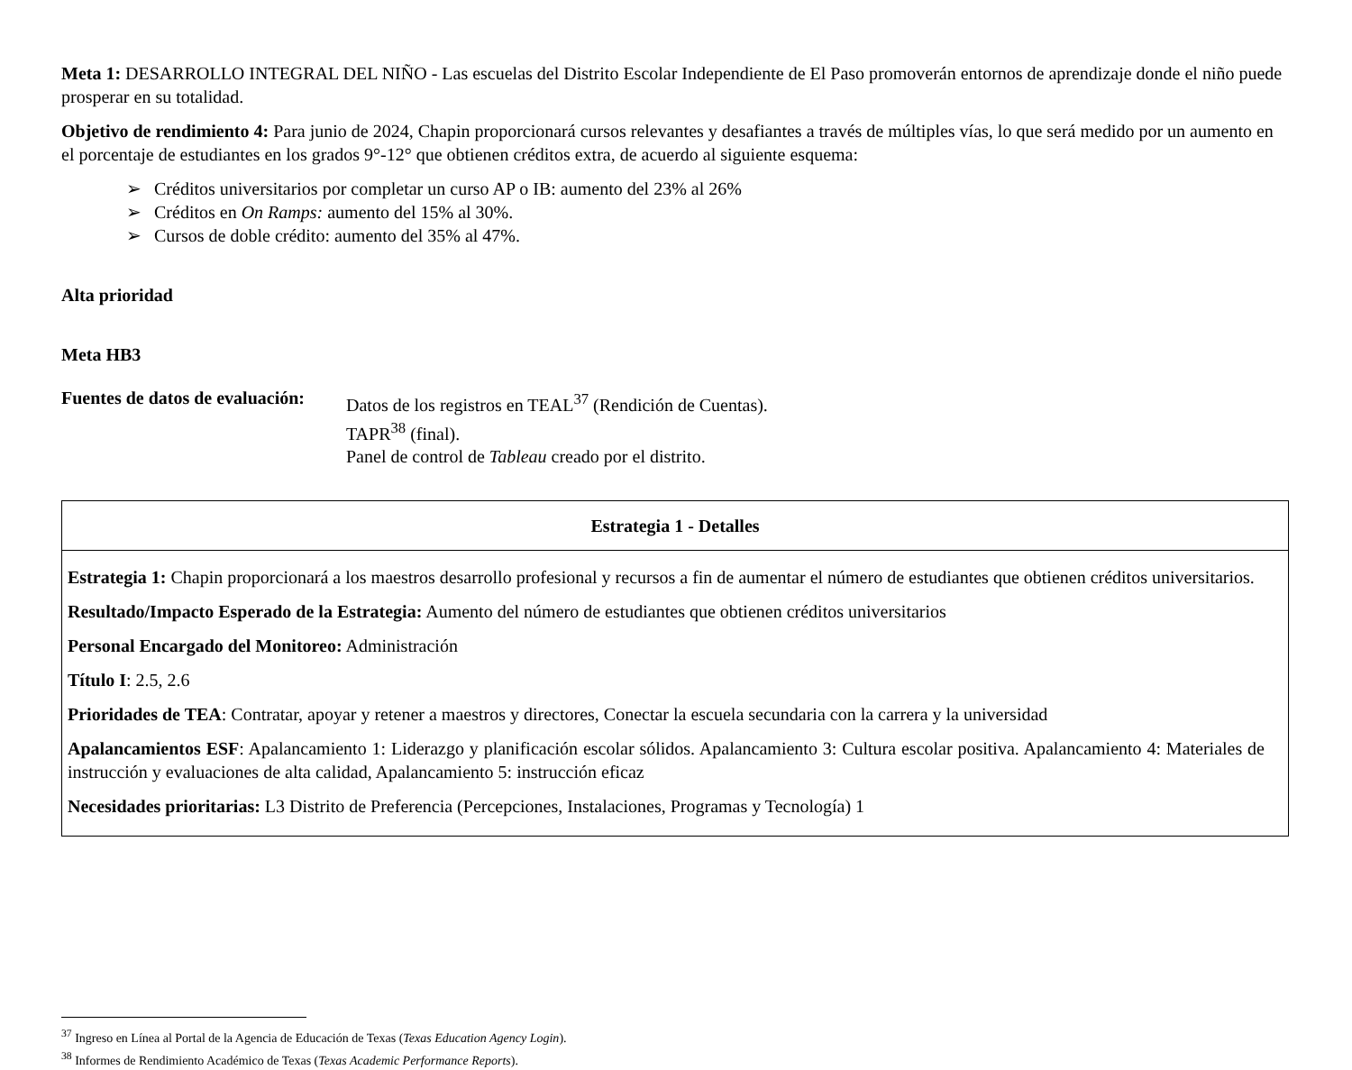Meta 1: DESARROLLO INTEGRAL DEL NIÑO - Las escuelas del Distrito Escolar Independiente de El Paso promoverán entornos de aprendizaje donde el niño puede prosperar en su totalidad.
Objetivo de rendimiento 4: Para junio de 2024, Chapin proporcionará cursos relevantes y desafiantes a través de múltiples vías, lo que será medido por un aumento en el porcentaje de estudiantes en los grados 9°-12° que obtienen créditos extra, de acuerdo al siguiente esquema:
➢ Créditos universitarios por completar un curso AP o IB: aumento del 23% al 26%
➢ Créditos en On Ramps: aumento del 15% al 30%.
➢ Cursos de doble crédito: aumento del 35% al 47%.
Alta prioridad
Meta HB3
Fuentes de datos de evaluación:
Datos de los registros en TEAL<sup>37</sup> (Rendición de Cuentas).
TAPR<sup>38</sup> (final).
Panel de control de Tableau creado por el distrito.
| Estrategia 1 - Detalles |
| --- |
| Estrategia 1: Chapin proporcionará a los maestros desarrollo profesional y recursos a fin de aumentar el número de estudiantes que obtienen créditos universitarios. Resultado/Impacto Esperado de la Estrategia: Aumento del número de estudiantes que obtienen créditos universitarios Personal Encargado del Monitoreo: Administración Título I : 2.5, 2.6 Prioridades de TEA : Contratar, apoyar y retener a maestros y directores, Conectar la escuela secundaria con la carrera y la universidad Apalancamientos ESF : Apalancamiento 1: Liderazgo y planificación escolar sólidos. Apalancamiento 3: Cultura escolar positiva. Apalancamiento 4: Materiales de instrucción y evaluaciones de alta calidad, Apalancamiento 5: instrucción eficaz Necesidades prioritarias: L3 Distrito de Preferencia (Percepciones, Instalaciones, Programas y Tecnología) 1 |
<sup>37</sup> Ingreso en Línea al Portal de la Agencia de Educación de Texas (Texas Education Agency Login).
<sup>38</sup> Informes de Rendimiento Académico de Texas (Texas Academic Performance Reports).